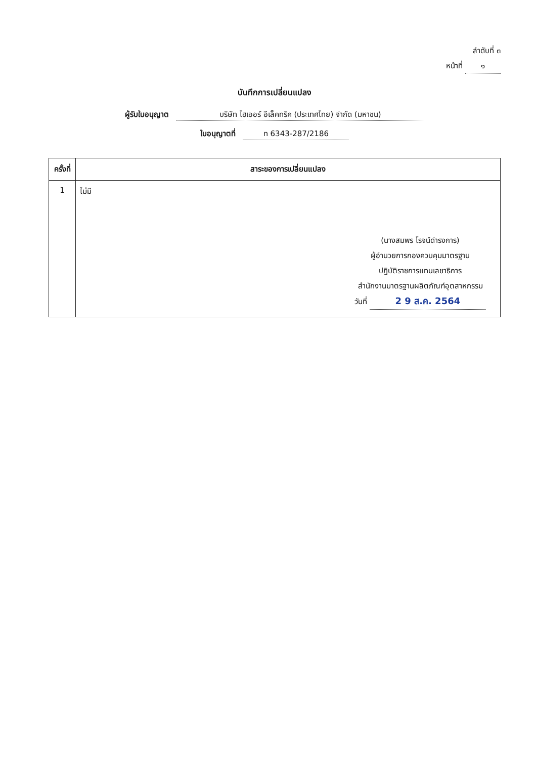ลำดับที่ ๓
หน้าที่ ๑
บันทึกการเปลี่ยนแปลง
ผู้รับใบอนุญาต บริษัท ไฮเออร์ อีเล็คทริค (ประเทศไทย) จำกัด (มหาชน)
ใบอนุญาตที่ ท 6343-287/2186
| ครั้งที่ | สาระของการเปลี่ยนแปลง |
| --- | --- |
| 1 | ไม่มี (นางสมพร โรจน์ดำรงการ) ผู้อำนวยการกองควบคุมมาตรฐาน ปฏิบัติราชการแทนเลขาธิการ สำนักงานมาตรฐานผลิตภัณฑ์อุตสาหกรรม วันที่ 2 9 ส.ค. 2564 |